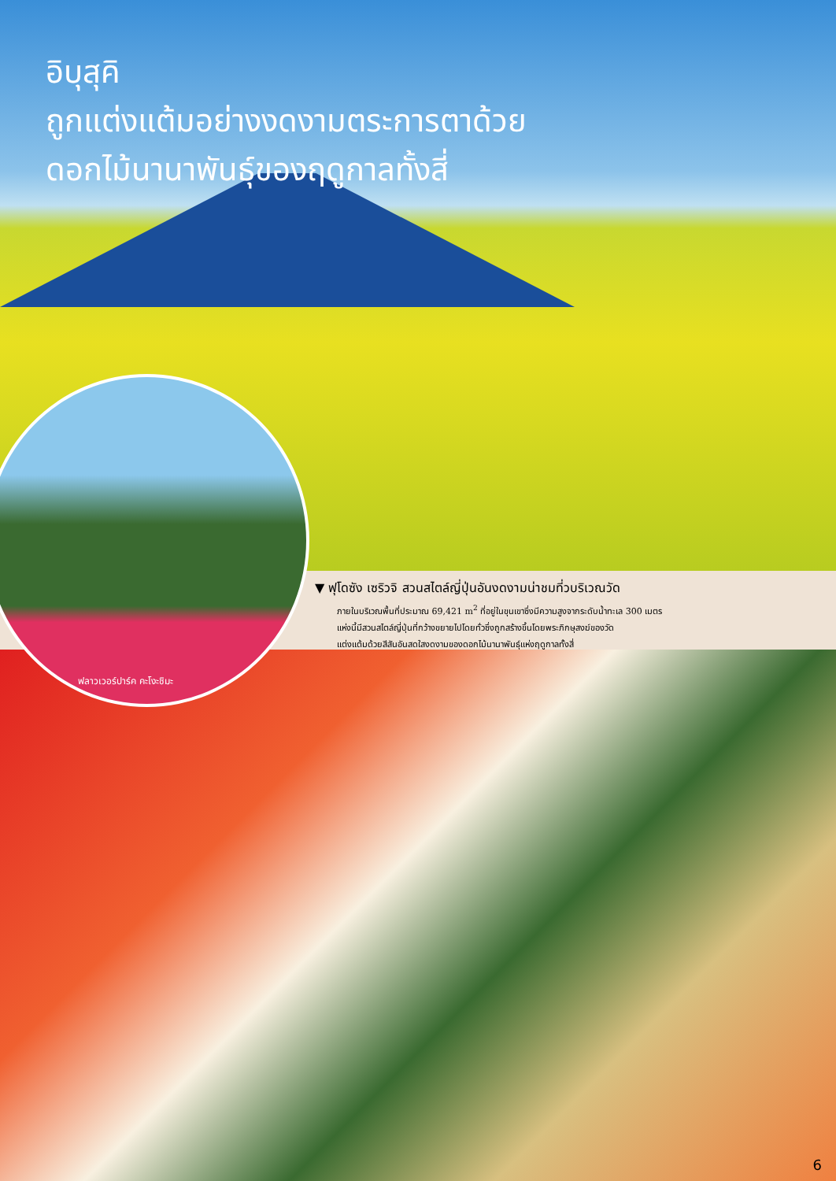อิบุสุคิ
ถูกแต่งแต้มอย่างงดงามตระการตาด้วย
ดอกไม้นานาพันธุ์ของฤดูกาลทั้งสี่
ฟลาวเวอร์ปาร์ค คะโงะชิมะ
▼ ฟุโดซัง เซริวจิ สวนสไตล์ญี่ปุ่นอันงดงามน่าชมที่วบริเวณวัด
ภายในบริเวณพื้นที่ประมาณ 69,421 m<sup>2</sup> ที่อยู่ในขุนเขาซึ่งมีความสูงจากระดับน้ำทะเล 300 เมตร
แห่งนี้มีสวนสไตล์ญี่ปุ่นที่กว้างขยายไปโดยทั่วซึ่งถูกสร้างขึ้นโดยพระภิกษุสงฆ์ของวัด
แต่งแต้มด้วยสีสันอันสดใสงดงามของดอกไม้นานาพันธุ์แห่งฤดูกาลทั้งสี่
6